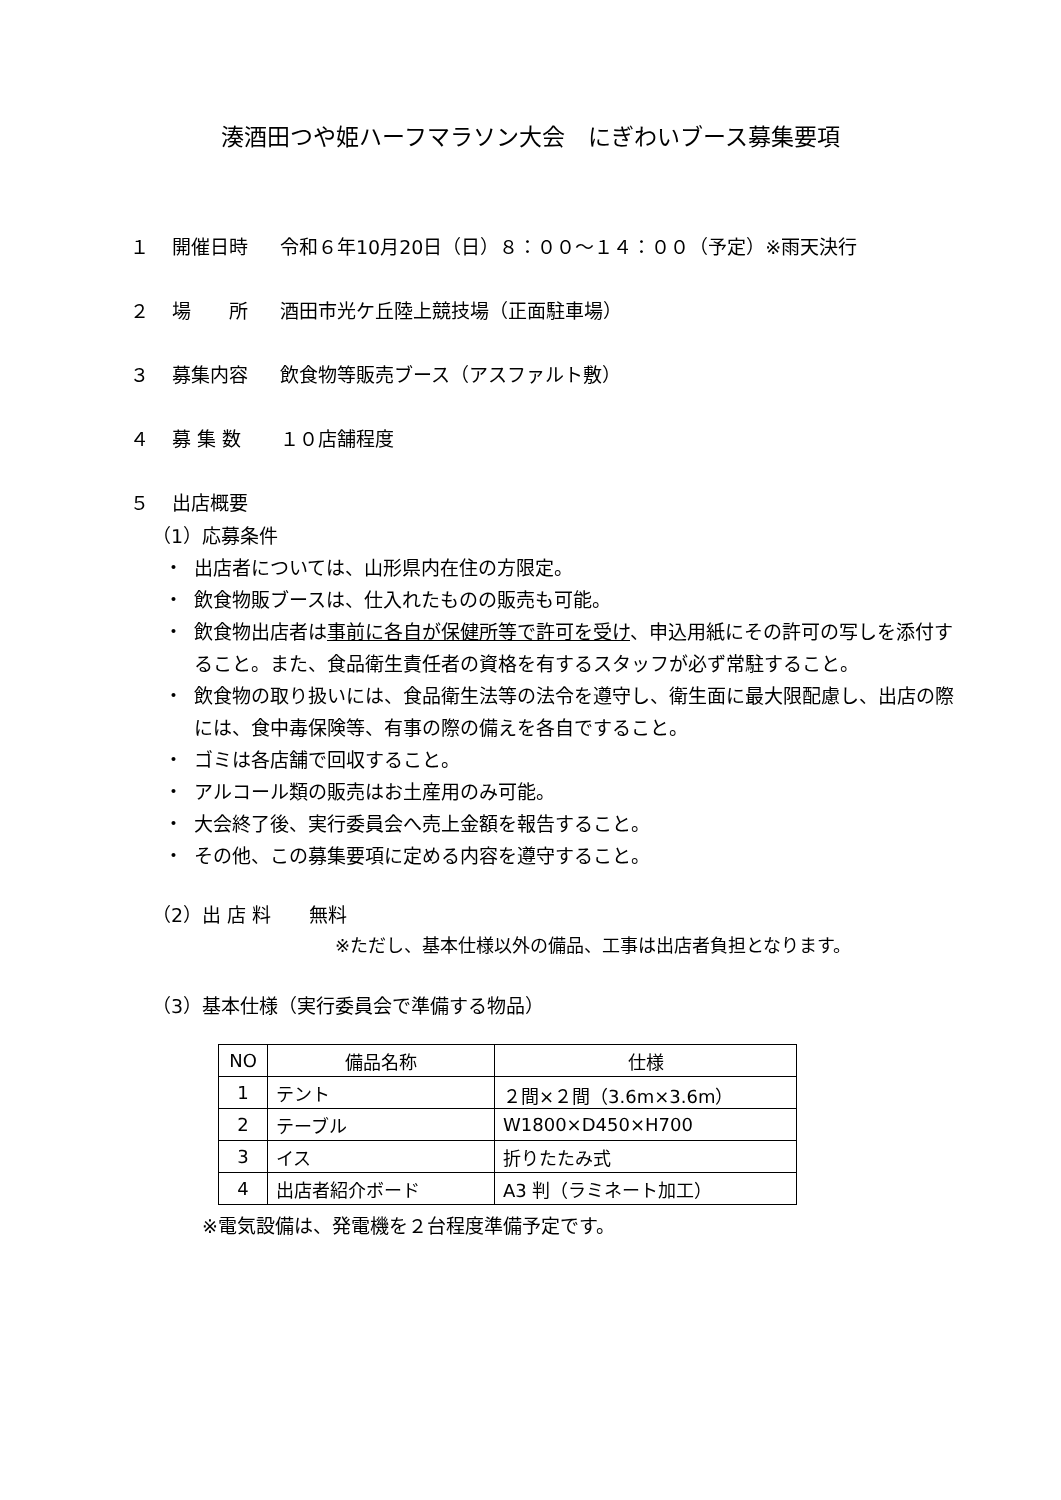湊酒田つや姫ハーフマラソン大会　にぎわいブース募集要項
１ 開催日時 令和６年10月20日（日）８：００～１４：００（予定）※雨天決行
２ 場　　所 酒田市光ケ丘陸上競技場（正面駐車場）
３ 募集内容 飲食物等販売ブース（アスファルト敷）
４ 募 集 数 １０店舗程度
５ 出店概要
（1）応募条件
・ 出店者については、山形県内在住の方限定。
・ 飲食物販ブースは、仕入れたものの販売も可能。
・ 飲食物出店者は事前に各自が保健所等で許可を受け、申込用紙にその許可の写しを添付すること。また、食品衛生責任者の資格を有するスタッフが必ず常駐すること。
・ 飲食物の取り扱いには、食品衛生法等の法令を遵守し、衛生面に最大限配慮し、出店の際には、食中毒保険等、有事の際の備えを各自ですること。
・ ゴミは各店舗で回収すること。
・ アルコール類の販売はお土産用のみ可能。
・ 大会終了後、実行委員会へ売上金額を報告すること。
・ その他、この募集要項に定める内容を遵守すること。
（2）出 店 料　　無料
※ただし、基本仕様以外の備品、工事は出店者負担となります。
（3）基本仕様（実行委員会で準備する物品）
| NO | 備品名称 | 仕様 |
| --- | --- | --- |
| 1 | テント | ２間×２間（3.6m×3.6m） |
| 2 | テーブル | W1800×D450×H700 |
| 3 | イス | 折りたたみ式 |
| 4 | 出店者紹介ボード | A3 判（ラミネート加工） |
※電気設備は、発電機を２台程度準備予定です。